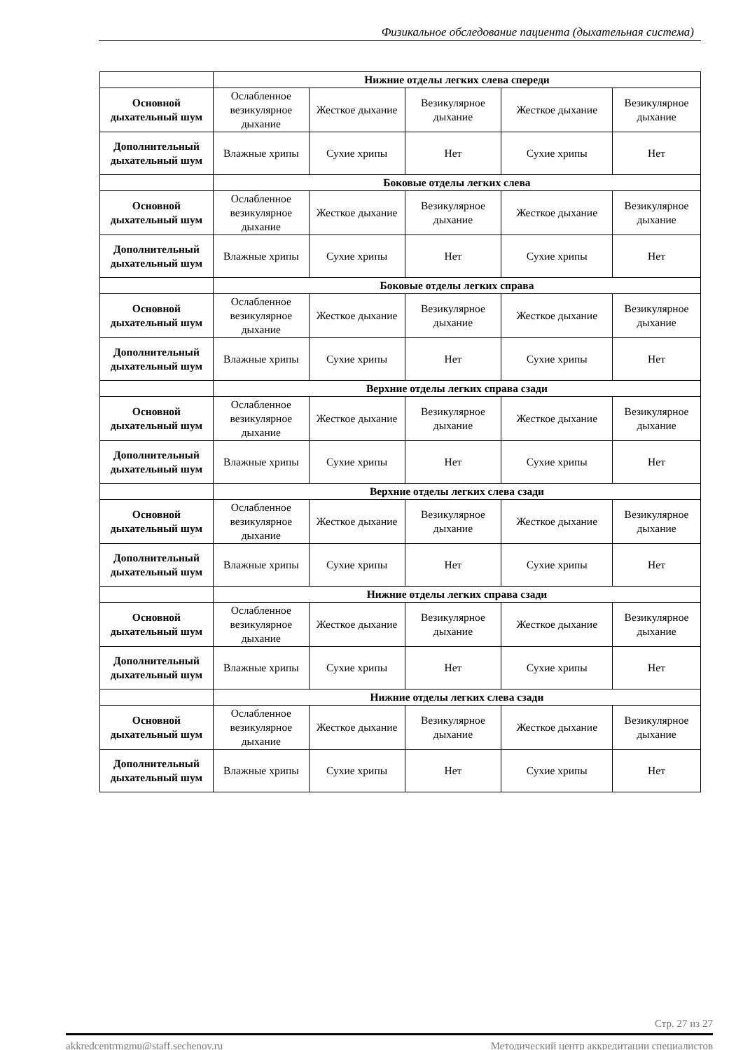Физикальное обследование пациента (дыхательная система)
| | Нижние отделы легких слева спереди | | | | |
| Основной дыхательный шум | Ослабленное везикулярное дыхание | Жесткое дыхание | Везикулярное дыхание | Жесткое дыхание | Везикулярное дыхание |
| Дополнительный дыхательный шум | Влажные хрипы | Сухие хрипы | Нет | Сухие хрипы | Нет |
| | Боковые отделы легких слева | | | | |
| Основной дыхательный шум | Ослабленное везикулярное дыхание | Жесткое дыхание | Везикулярное дыхание | Жесткое дыхание | Везикулярное дыхание |
| Дополнительный дыхательный шум | Влажные хрипы | Сухие хрипы | Нет | Сухие хрипы | Нет |
| | Боковые отделы легких справа | | | | |
| Основной дыхательный шум | Ослабленное везикулярное дыхание | Жесткое дыхание | Везикулярное дыхание | Жесткое дыхание | Везикулярное дыхание |
| Дополнительный дыхательный шум | Влажные хрипы | Сухие хрипы | Нет | Сухие хрипы | Нет |
| | Верхние отделы легких справа сзади | | | | |
| Основной дыхательный шум | Ослабленное везикулярное дыхание | Жесткое дыхание | Везикулярное дыхание | Жесткое дыхание | Везикулярное дыхание |
| Дополнительный дыхательный шум | Влажные хрипы | Сухие хрипы | Нет | Сухие хрипы | Нет |
| | Верхние отделы легких слева сзади | | | | |
| Основной дыхательный шум | Ослабленное везикулярное дыхание | Жесткое дыхание | Везикулярное дыхание | Жесткое дыхание | Везикулярное дыхание |
| Дополнительный дыхательный шум | Влажные хрипы | Сухие хрипы | Нет | Сухие хрипы | Нет |
| | Нижние отделы легких справа сзади | | | | |
| Основной дыхательный шум | Ослабленное везикулярное дыхание | Жесткое дыхание | Везикулярное дыхание | Жесткое дыхание | Везикулярное дыхание |
| Дополнительный дыхательный шум | Влажные хрипы | Сухие хрипы | Нет | Сухие хрипы | Нет |
| | Нижние отделы легких слева сзади | | | | |
| Основной дыхательный шум | Ослабленное везикулярное дыхание | Жесткое дыхание | Везикулярное дыхание | Жесткое дыхание | Везикулярное дыхание |
| Дополнительный дыхательный шум | Влажные хрипы | Сухие хрипы | Нет | Сухие хрипы | Нет |
Стр. 27 из 27
akkredcentrmgmu@staff.sechenov.ru Методический центр аккредитации специалистов